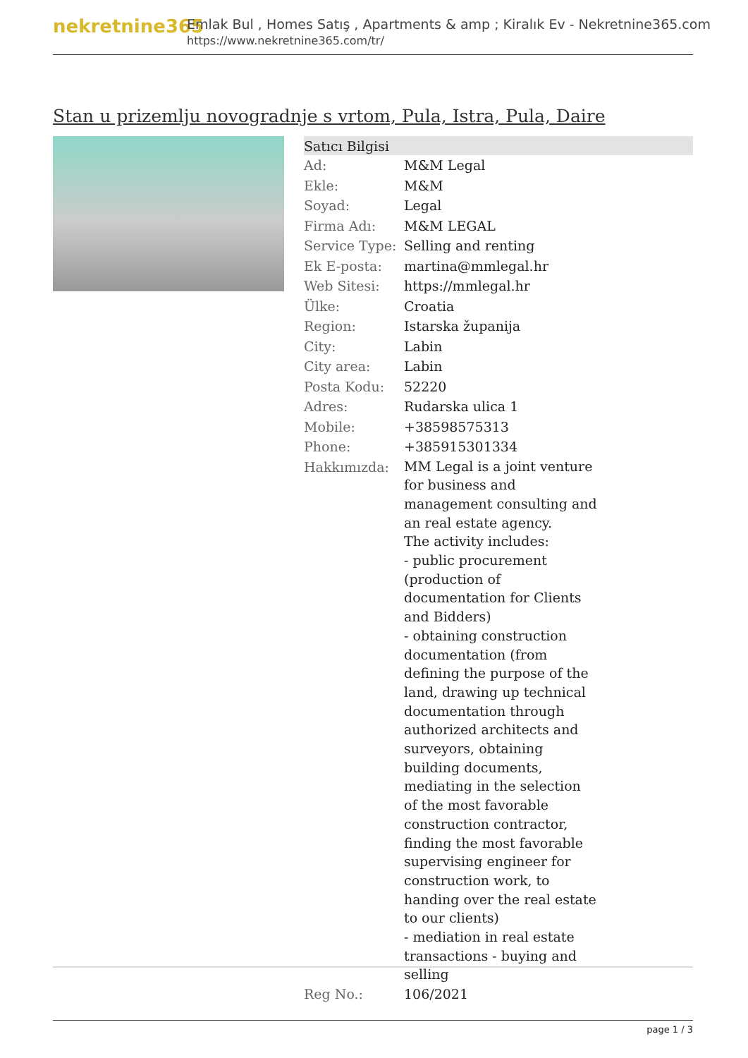nekretnine365
Emlak Bul , Homes Satış , Apartments & amp ; Kiralık Ev - Nekretnine365.com
https://www.nekretnine365.com/tr/
Stan u prizemlju novogradnje s vrtom, Pula, Istra, Pula, Daire
| Satıcı Bilgisi | | |
| --- | --- | --- |
| Ad: | M&M Legal | |
| Ekle: | M&M | |
| Soyad: | Legal | |
| Firma Adı: | M&M LEGAL | |
| Service Type: | Selling and renting | |
| Ek E-posta: | martina@mmlegal.hr | |
| Web Sitesi: | https://mmlegal.hr | |
| Ülke: | Croatia | |
| Region: | Istarska županija | |
| City: | Labin | |
| City area: | Labin | |
| Posta Kodu: | 52220 | |
| Adres: | Rudarska ulica 1 | |
| Mobile: | +38598575313 | |
| Phone: | +385915301334 | |
| Hakkımızda: | MM Legal is a joint venture for business and management consulting and an real estate agency. The activity includes: - public procurement (production of documentation for Clients and Bidders) - obtaining construction documentation (from defining the purpose of the land, drawing up technical documentation through authorized architects and surveyors, obtaining building documents, mediating in the selection of the most favorable construction contractor, finding the most favorable supervising engineer for construction work, to handing over the real estate to our clients) - mediation in real estate transactions - buying and selling | |
| Reg No.: | 106/2021 | |
page 1 / 3